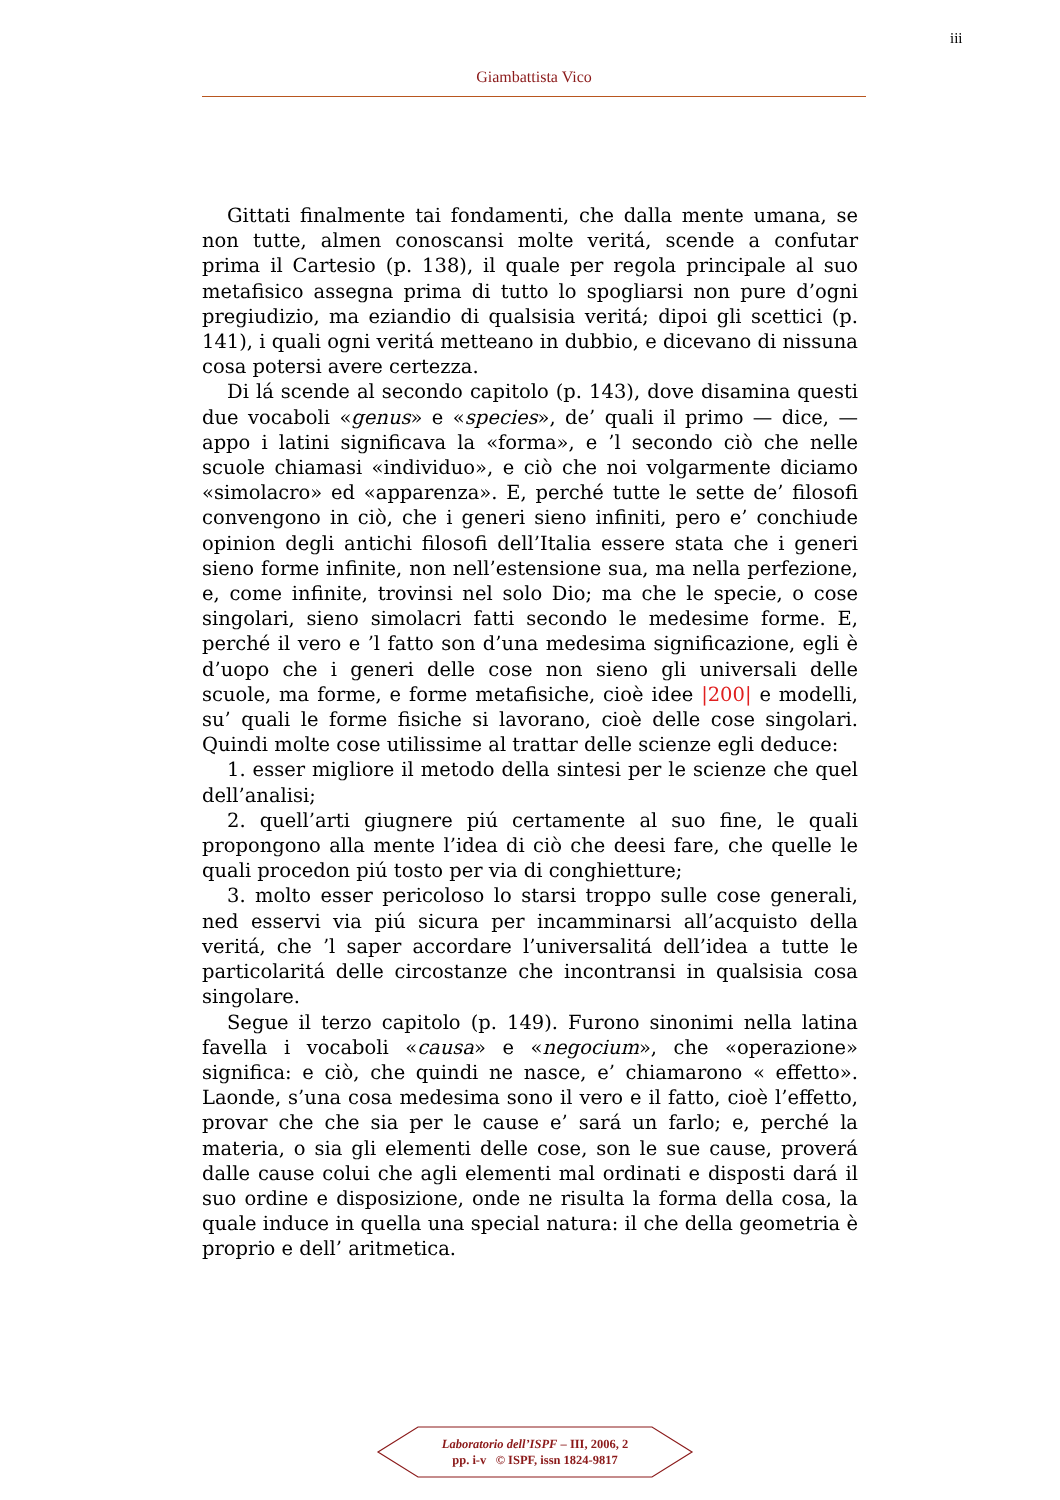iii
Giambattista Vico
Gittati finalmente tai fondamenti, che dalla mente umana, se non tutte, almen conoscansi molte veritá, scende a confutar prima il Cartesio (p. 138), il quale per regola principale al suo metafisico assegna prima di tutto lo spogliarsi non pure d’ogni pregiudizio, ma eziandio di qualsisia veritá; dipoi gli scettici (p. 141), i quali ogni veritá metteano in dubbio, e dicevano di nissuna cosa potersi avere certezza.
Di lá scende al secondo capitolo (p. 143), dove disamina questi due vocaboli «genus» e «species», de’ quali il primo — dice, — appo i latini significava la «forma», e ’l secondo ciò che nelle scuole chiamasi «individuo», e ciò che noi volgarmente diciamo «simolacro» ed «apparenza». E, perché tutte le sette de’ filosofi convengono in ciò, che i generi sieno infiniti, pero e’ conchiude opinion degli antichi filosofi dell’Italia essere stata che i generi sieno forme infinite, non nell’estensione sua, ma nella perfezione, e, come infinite, trovinsi nel solo Dio; ma che le specie, o cose singolari, sieno simolacri fatti secondo le medesime forme. E, perché il vero e ’l fatto son d’una medesima significazione, egli è d’uopo che i generi delle cose non sieno gli universali delle scuole, ma forme, e forme metafisiche, cioè idee |200| e modelli, su’ quali le forme fisiche si lavorano, cioè delle cose singolari. Quindi molte cose utilissime al trattar delle scienze egli deduce:
1. esser migliore il metodo della sintesi per le scienze che quel dell’analisi;
2. quell’arti giugnere piú certamente al suo fine, le quali propongono alla mente l’idea di ciò che deesi fare, che quelle le quali procedon piú tosto per via di conghietture;
3. molto esser pericoloso lo starsi troppo sulle cose generali, ned esservi via piú sicura per incamminarsi all’acquisto della veritá, che ’l saper accordare l’universalitá dell’idea a tutte le particolaritá delle circostanze che incontransi in qualsisia cosa singolare.
Segue il terzo capitolo (p. 149). Furono sinonimi nella latina favella i vocaboli «causa» e «negocium», che «operazione» significa: e ciò, che quindi ne nasce, e’ chiamarono « effetto». Laonde, s’una cosa medesima sono il vero e il fatto, cioè l’effetto, provar che che sia per le cause e’ sará un farlo; e, perché la materia, o sia gli elementi delle cose, son le sue cause, proverá dalle cause colui che agli elementi mal ordinati e disposti dará il suo ordine e disposizione, onde ne risulta la forma della cosa, la quale induce in quella una special natura: il che della geometria è proprio e dell’ aritmetica.
Laboratorio dell’ISPF – III, 2006, 2
pp. i-v © ISPF, issn 1824-9817